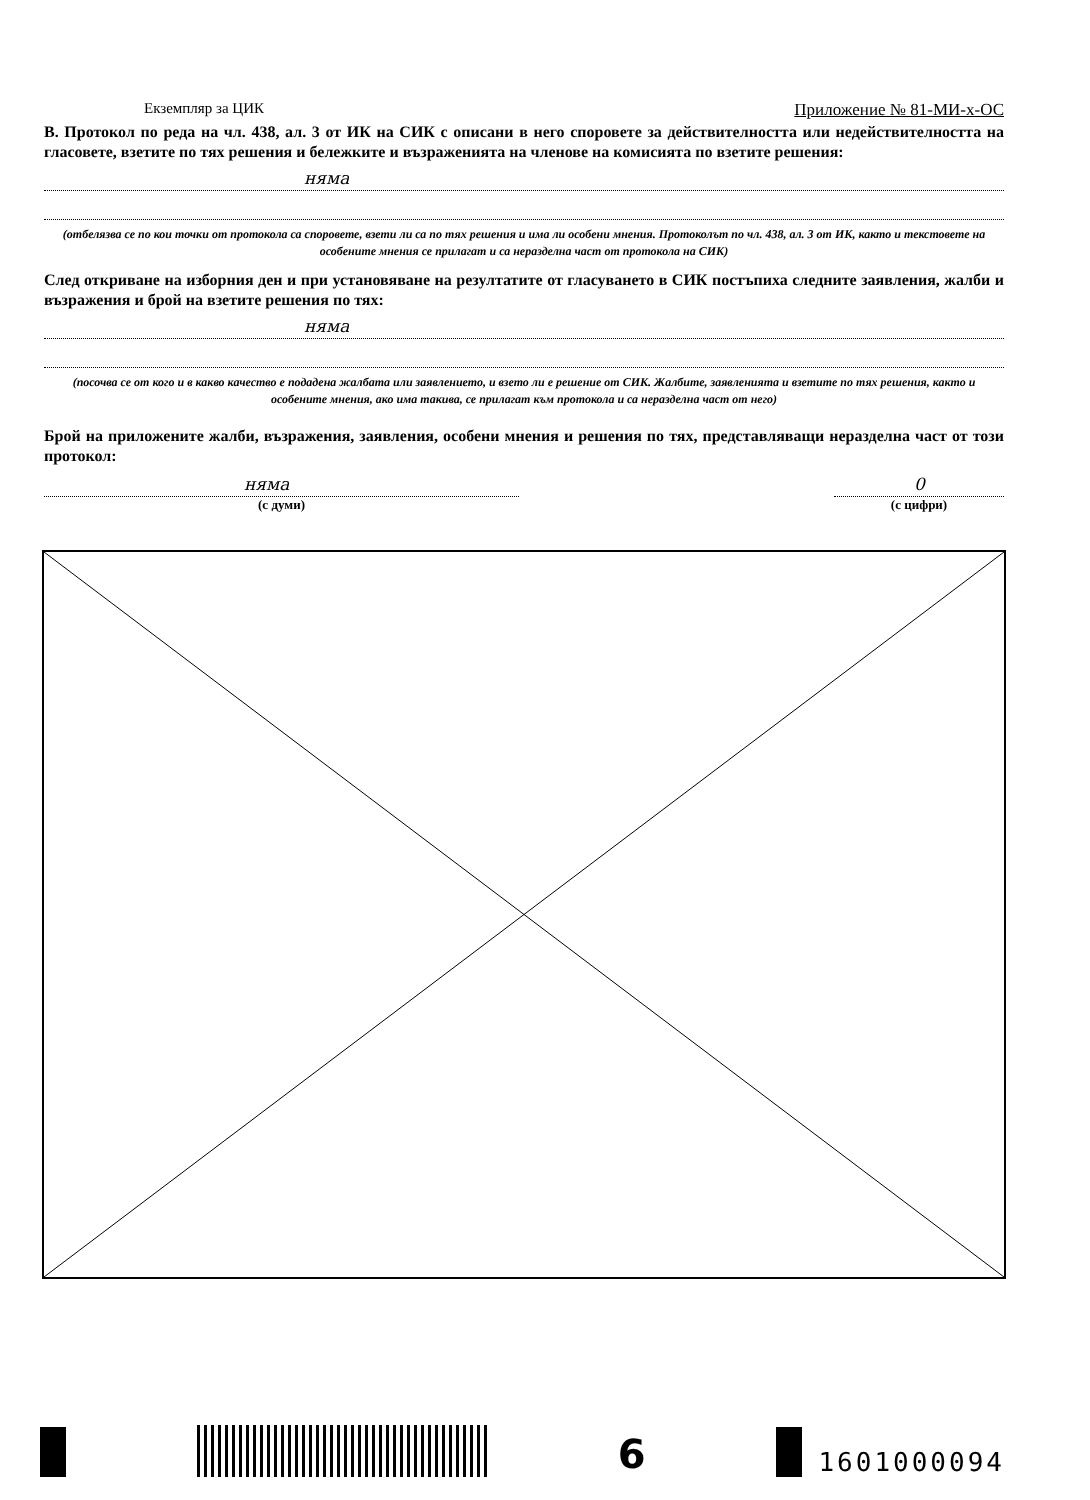Екземпляр за ЦИК Приложение № 81-МИ-х-ОС
В. Протокол по реда на чл. 438, ал. 3 от ИК на СИК с описани в него споровете за действителността или недействителността на гласовете, взетите по тях решения и бележките и възраженията на членове на комисията по взетите решения:
няма
(отбелязва се по кои точки от протокола са споровете, взети ли са по тях решения и има ли особени мнения. Протоколът по чл. 438, ал. 3 от ИК, както и текстовете на особените мнения се прилагат и са неразделна част от протокола на СИК)
След откриване на изборния ден и при установяване на резултатите от гласуването в СИК постъпиха следните заявления, жалби и възражения и брой на взетите решения по тях:
няма
(посочва се от кого и в какво качество е подадена жалбата или заявлението, и взето ли е решение от СИК. Жалбите, заявленията и взетите по тях решения, както и особените мнения, ако има такива, се прилагат към протокола и са неразделна част от него)
Брой на приложените жалби, възражения, заявления, особени мнения и решения по тях, представляващи неразделна част от този протокол:
няма
(с думи)
0
(с цифри)
6
1601000094